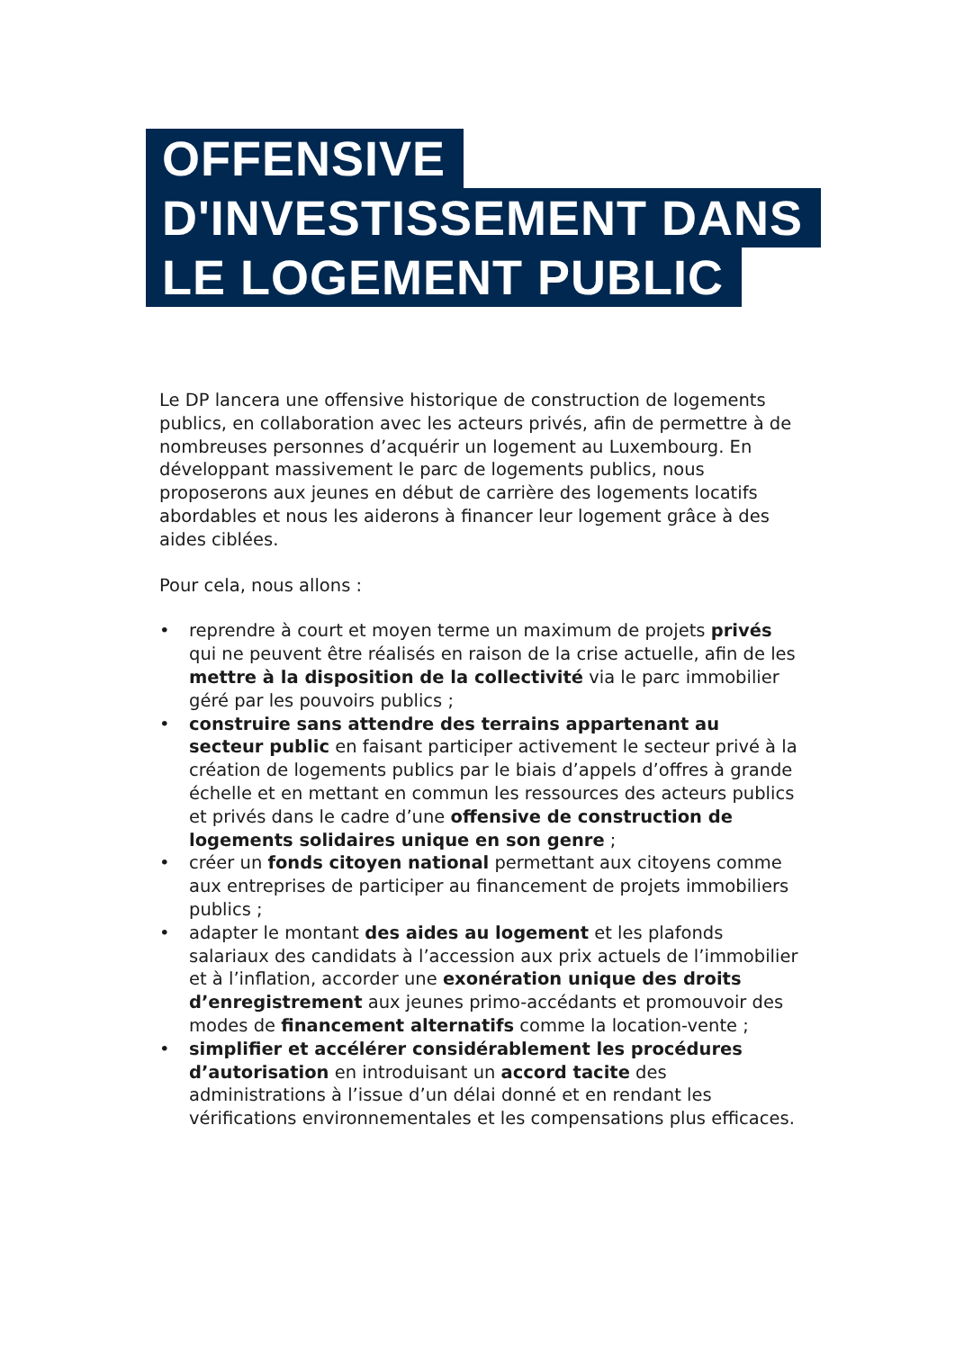OFFENSIVE
D'INVESTISSEMENT DANS
LE LOGEMENT PUBLIC
Le DP lancera une offensive historique de construction de logements publics, en collaboration avec les acteurs privés, afin de permettre à de nombreuses personnes d’acquérir un logement au Luxembourg. En développant massivement le parc de logements publics, nous proposerons aux jeunes en début de carrière des logements locatifs abordables et nous les aiderons à financer leur logement grâce à des aides ciblées.
Pour cela, nous allons :
• reprendre à court et moyen terme un maximum de projets privés qui ne peuvent être réalisés en raison de la crise actuelle, afin de les mettre à la disposition de la collectivité via le parc immobilier géré par les pouvoirs publics ;
• construire sans attendre des terrains appartenant au secteur public en faisant participer activement le secteur privé à la création de logements publics par le biais d’appels d’offres à grande échelle et en mettant en commun les ressources des acteurs publics et privés dans le cadre d’une offensive de construction de logements solidaires unique en son genre ;
• créer un fonds citoyen national permettant aux citoyens comme aux entreprises de participer au financement de projets immobiliers publics ;
• adapter le montant des aides au logement et les plafonds salariaux des candidats à l’accession aux prix actuels de l’immobilier et à l’inflation, accorder une exonération unique des droits d’enregistrement aux jeunes primo-accédants et promouvoir des modes de financement alternatifs comme la location-vente ;
• simplifier et accélérer considérablement les procédures d’autorisation en introduisant un accord tacite des administrations à l’issue d’un délai donné et en rendant les vérifications environnementales et les compensations plus efficaces.